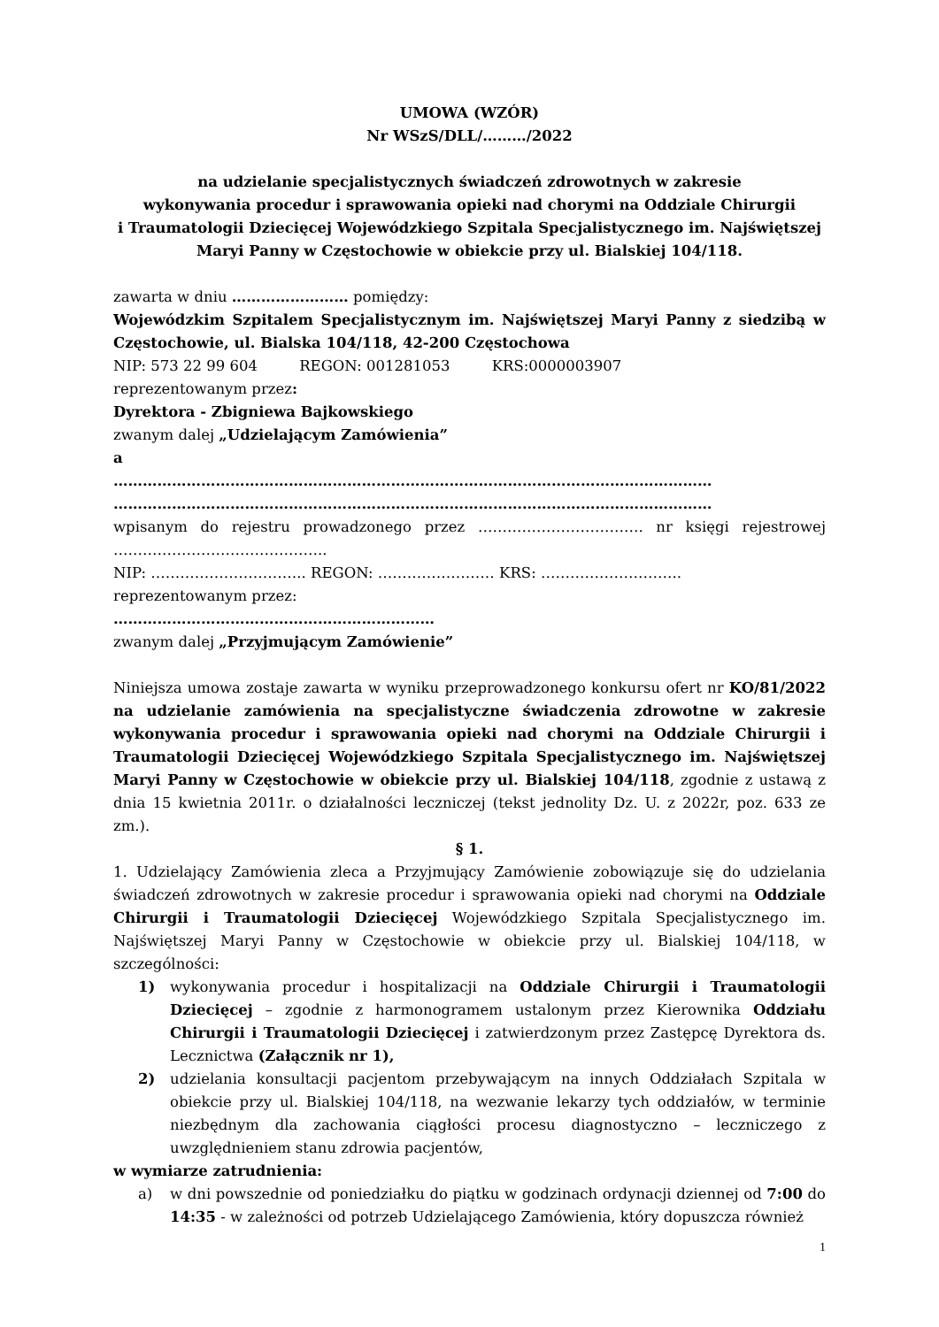UMOWA (WZÓR)
Nr WSzS/DLL/………/2022
na udzielanie specjalistycznych świadczeń zdrowotnych w zakresie
wykonywania procedur i sprawowania opieki nad chorymi na Oddziale Chirurgii
i Traumatologii Dziecięcej Wojewódzkiego Szpitala Specjalistycznego im. Najświętszej
Maryi Panny w Częstochowie w obiekcie przy ul. Bialskiej 104/118.
zawarta w dniu …………………… pomiędzy:
Wojewódzkim Szpitalem Specjalistycznym im. Najświętszej Maryi Panny z siedzibą w Częstochowie, ul. Bialska 104/118, 42-200 Częstochowa
NIP: 573 22 99 604 REGON: 001281053 KRS:0000003907
reprezentowanym przez:
Dyrektora - Zbigniewa Bajkowskiego
zwanym dalej „Udzielającym Zamówienia”
a
……………………………………………………………………………………………………………
……………………………………………………………………………………………………………
wpisanym do rejestru prowadzonego przez ……………………………. nr księgi rejestrowej ……………………………………..
NIP: ………………………….. REGON: …………………… KRS: ………………………..
reprezentowanym przez:
…………………………………………………………
zwanym dalej „Przyjmującym Zamówienie”
Niniejsza umowa zostaje zawarta w wyniku przeprowadzonego konkursu ofert nr KO/81/2022 na udzielanie zamówienia na specjalistyczne świadczenia zdrowotne w zakresie wykonywania procedur i sprawowania opieki nad chorymi na Oddziale Chirurgii i Traumatologii Dziecięcej Wojewódzkiego Szpitala Specjalistycznego im. Najświętszej Maryi Panny w Częstochowie w obiekcie przy ul. Bialskiej 104/118, zgodnie z ustawą z dnia 15 kwietnia 2011r. o działalności leczniczej (tekst jednolity Dz. U. z 2022r, poz. 633 ze zm.).
§ 1.
1. Udzielający Zamówienia zleca a Przyjmujący Zamówienie zobowiązuje się do udzielania świadczeń zdrowotnych w zakresie procedur i sprawowania opieki nad chorymi na Oddziale Chirurgii i Traumatologii Dziecięcej Wojewódzkiego Szpitala Specjalistycznego im. Najświętszej Maryi Panny w Częstochowie w obiekcie przy ul. Bialskiej 104/118, w szczególności:
1) wykonywania procedur i hospitalizacji na Oddziale Chirurgii i Traumatologii Dziecięcej – zgodnie z harmonogramem ustalonym przez Kierownika Oddziału Chirurgii i Traumatologii Dziecięcej i zatwierdzonym przez Zastępcę Dyrektora ds. Lecznictwa (Załącznik nr 1),
2) udzielania konsultacji pacjentom przebywającym na innych Oddziałach Szpitala w obiekcie przy ul. Bialskiej 104/118, na wezwanie lekarzy tych oddziałów, w terminie niezbędnym dla zachowania ciągłości procesu diagnostyczno – leczniczego z uwzględnieniem stanu zdrowia pacjentów,
w wymiarze zatrudnienia:
a) w dni powszednie od poniedziałku do piątku w godzinach ordynacji dziennej od 7:00 do 14:35 - w zależności od potrzeb Udzielającego Zamówienia, który dopuszcza również
1